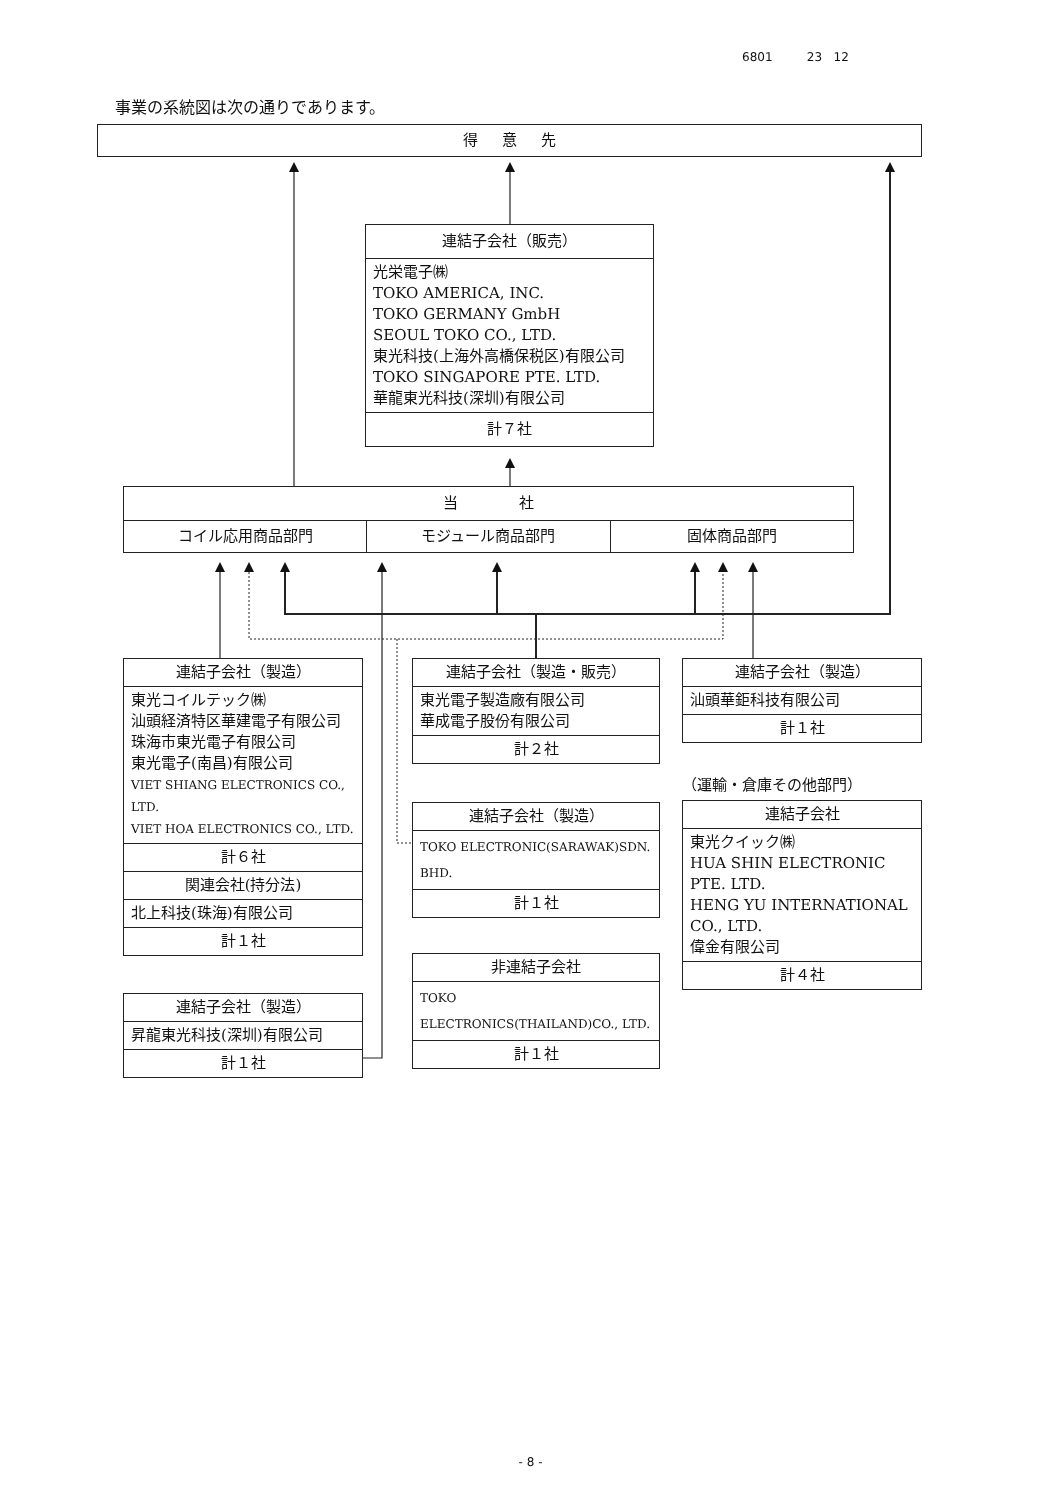6801 23 12
事業の系統図は次の通りであります。
得 意 先
連結子会社（販売）
光栄電子㈱
TOKO AMERICA, INC.
TOKO GERMANY GmbH
SEOUL TOKO CO., LTD.
東光科技(上海外高橋保税区)有限公司
TOKO SINGAPORE PTE. LTD.
華龍東光科技(深圳)有限公司
計７社
当 社
コイル応用商品部門 モジュール商品部門 固体商品部門
連結子会社（製造）
東光コイルテック㈱
汕頭経済特区華建電子有限公司
珠海市東光電子有限公司
東光電子(南昌)有限公司
VIET SHIANG ELECTRONICS CO., LTD.
VIET HOA ELECTRONICS CO., LTD.
計６社
関連会社(持分法)
北上科技(珠海)有限公司
計１社
連結子会社（製造）
昇龍東光科技(深圳)有限公司
計１社
連結子会社（製造・販売）
東光電子製造廠有限公司
華成電子股份有限公司
計２社
連結子会社（製造）
TOKO ELECTRONIC(SARAWAK)SDN. BHD.
計１社
非連結子会社
TOKO ELECTRONICS(THAILAND)CO., LTD.
計１社
連結子会社（製造）
汕頭華鉅科技有限公司
計１社
（運輸・倉庫その他部門）
連結子会社
東光クイック㈱
HUA SHIN ELECTRONIC PTE. LTD.
HENG YU INTERNATIONAL CO., LTD.
偉金有限公司
計４社
- 8 -